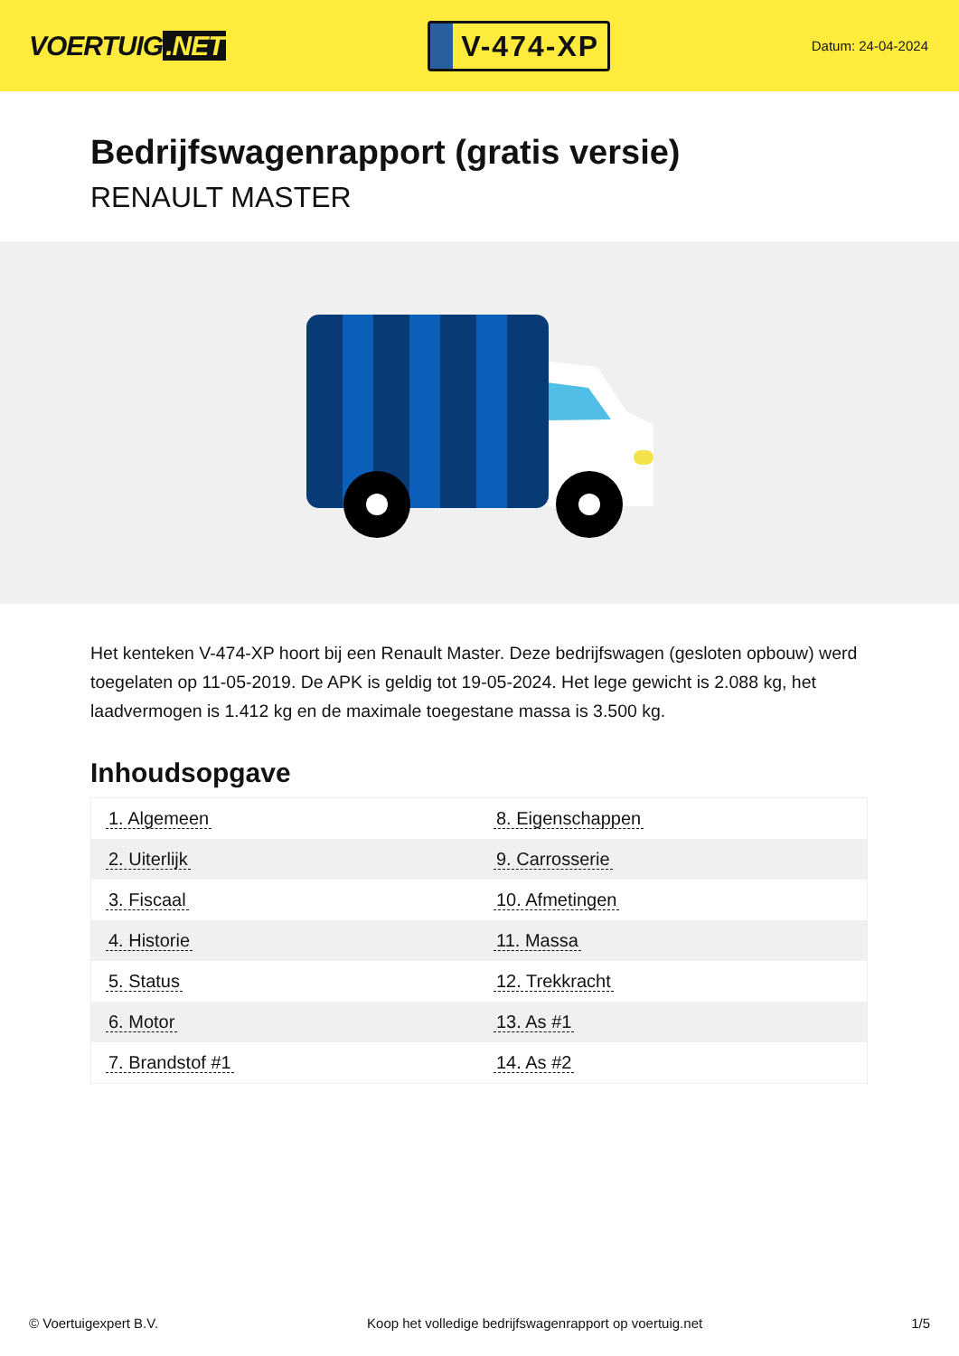VOERTUIG.NET
V-474-XP
Datum: 24-04-2024
Bedrijfswagenrapport (gratis versie)
RENAULT MASTER
Het kenteken V-474-XP hoort bij een Renault Master. Deze bedrijfswagen (gesloten opbouw) werd toegelaten op 11-05-2019. De APK is geldig tot 19-05-2024. Het lege gewicht is 2.088 kg, het laadvermogen is 1.412 kg en de maximale toegestane massa is 3.500 kg.
Inhoudsopgave
| 1. Algemeen | 8. Eigenschappen |
| 2. Uiterlijk | 9. Carrosserie |
| 3. Fiscaal | 10. Afmetingen |
| 4. Historie | 11. Massa |
| 5. Status | 12. Trekkracht |
| 6. Motor | 13. As #1 |
| 7. Brandstof #1 | 14. As #2 |
© Voertuigexpert B.V. Koop het volledige bedrijfswagenrapport op voertuig.net 1/5